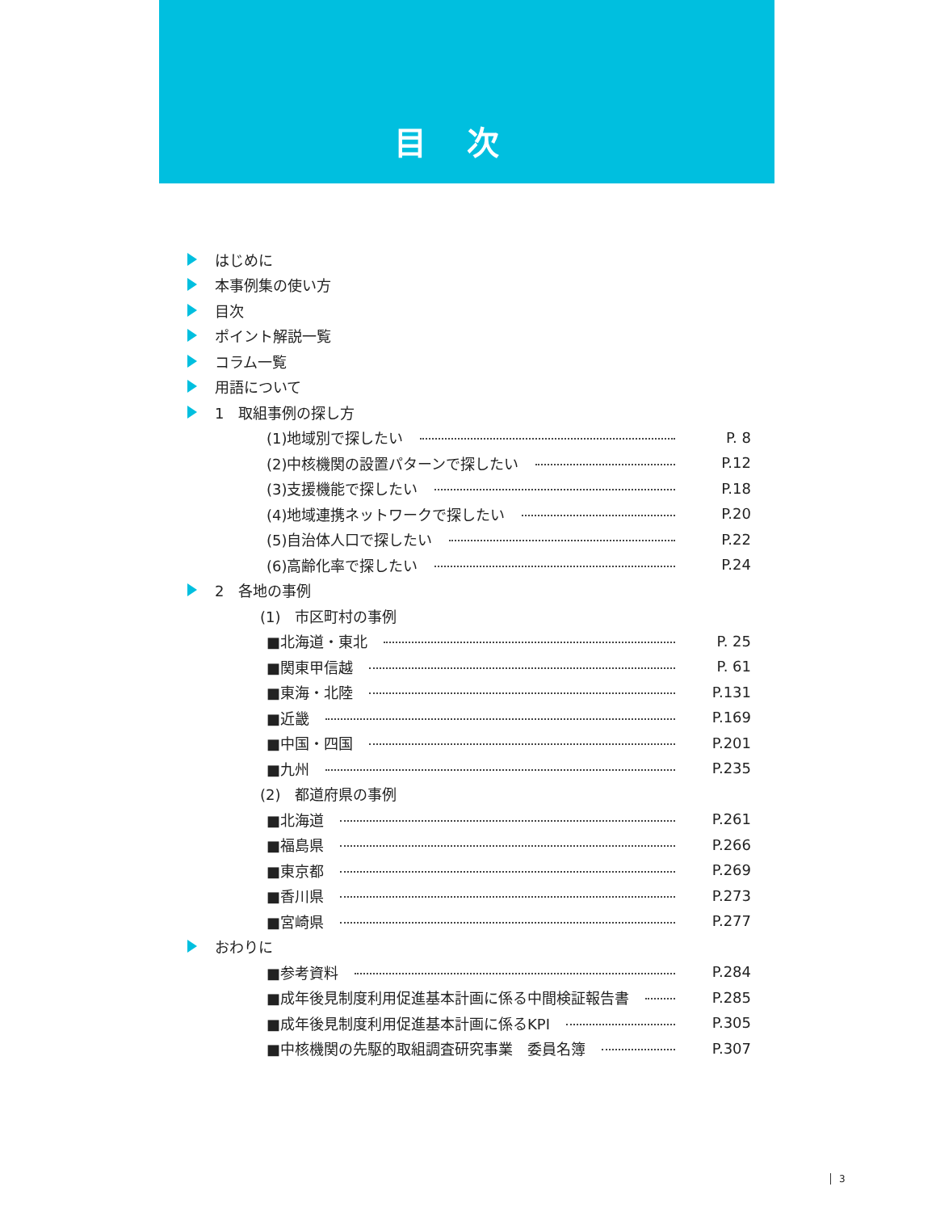目次
はじめに
本事例集の使い方
目次
ポイント解説一覧
コラム一覧
用語について
1　取組事例の探し方
(1)地域別で探したい P. 8
(2)中核機関の設置パターンで探したい P.12
(3)支援機能で探したい P.18
(4)地域連携ネットワークで探したい P.20
(5)自治体人口で探したい P.22
(6)高齢化率で探したい P.24
2　各地の事例
(1)　市区町村の事例
■北海道・東北 P. 25
■関東甲信越 P. 61
■東海・北陸 P.131
■近畿 P.169
■中国・四国 P.201
■九州 P.235
(2)　都道府県の事例
■北海道 P.261
■福島県 P.266
■東京都 P.269
■香川県 P.273
■宮崎県 P.277
おわりに
■参考資料 P.284
■成年後見制度利用促進基本計画に係る中間検証報告書 P.285
■成年後見制度利用促進基本計画に係るKPI P.305
■中核機関の先駆的取組調査研究事業　委員名簿 P.307
3